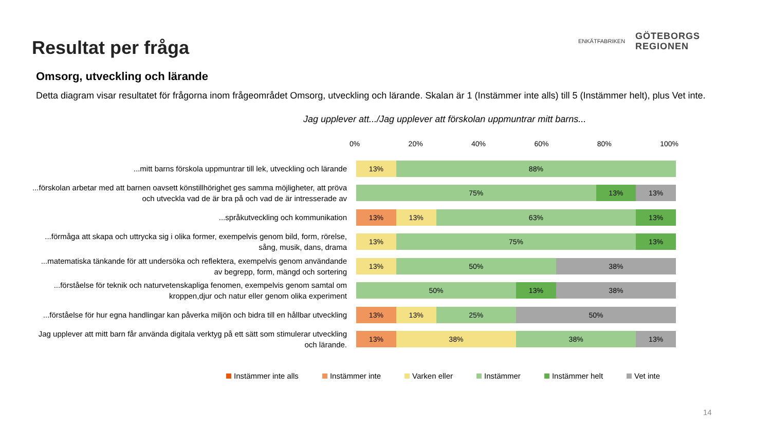Resultat per fråga
ENKÄTFABRIKEN
GÖTEBORGS
REGIONEN
Omsorg, utveckling och lärande
Detta diagram visar resultatet för frågorna inom frågeområdet Omsorg, utveckling och lärande. Skalan är 1 (Instämmer inte alls) till 5 (Instämmer helt), plus Vet inte.
Jag upplever att.../Jag upplever att förskolan uppmuntrar mitt barns...
0% 20% 40% 60% 80% 100%
...mitt barns förskola uppmuntrar till lek, utveckling och lärande
13% 88%
...förskolan arbetar med att barnen oavsett könstillhörighet ges samma möjligheter, att pröva och utveckla vad de är bra på och vad de är intresserade av
75% 13% 13%
...språkutveckling och kommunikation
13% 13% 63% 13%
...förmåga att skapa och uttrycka sig i olika former, exempelvis genom bild, form, rörelse, sång, musik, dans, drama
13% 75% 13%
...matematiska tänkande för att undersöka och reflektera, exempelvis genom användande av begrepp, form, mängd och sortering
13% 50% 38%
...förståelse för teknik och naturvetenskapliga fenomen, exempelvis genom samtal om kroppen,djur och natur eller genom olika experiment
50% 13% 38%
...förståelse för hur egna handlingar kan påverka miljön och bidra till en hållbar utveckling
13% 13% 25% 50%
Jag upplever att mitt barn får använda digitala verktyg på ett sätt som stimulerar utveckling och lärande.
13% 38% 38% 13%
Instämmer inte alls Instämmer inte Varken eller Instämmer Instämmer helt Vet inte
14